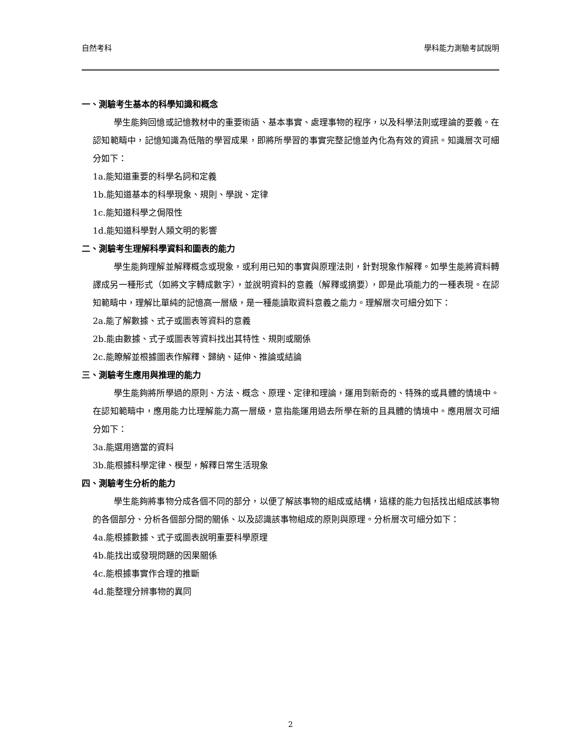自然考科 學科能力測驗考試說明
一、測驗考生基本的科學知識和概念
學生能夠回憶或記憶教材中的重要術語、基本事實、處理事物的程序，以及科學法則或理論的要義。在認知範疇中，記憶知識為低階的學習成果，即將所學習的事實完整記憶並內化為有效的資訊。知識層次可細分如下：
1a.能知道重要的科學名詞和定義
1b.能知道基本的科學現象、規則、學說、定律
1c.能知道科學之侷限性
1d.能知道科學對人類文明的影響
二、測驗考生理解科學資料和圖表的能力
學生能夠理解並解釋概念或現象，或利用已知的事實與原理法則，針對現象作解釋。如學生能將資料轉譯成另一種形式（如將文字轉成數字），並說明資料的意義（解釋或摘要），即是此項能力的一種表現。在認知範疇中，理解比單純的記憶高一層級，是一種能讀取資料意義之能力。理解層次可細分如下：
2a.能了解數據、式子或圖表等資料的意義
2b.能由數據、式子或圖表等資料找出其特性、規則或關係
2c.能瞭解並根據圖表作解釋、歸納、延伸、推論或結論
三、測驗考生應用與推理的能力
學生能夠將所學過的原則、方法、概念、原理、定律和理論，運用到新奇的、特殊的或具體的情境中。在認知範疇中，應用能力比理解能力高一層級，意指能運用過去所學在新的且具體的情境中。應用層次可細分如下：
3a.能選用適當的資料
3b.能根據科學定律、模型，解釋日常生活現象
四、測驗考生分析的能力
學生能夠將事物分成各個不同的部分，以便了解該事物的組成或結構，這樣的能力包括找出組成該事物的各個部分、分析各個部分間的關係、以及認識該事物組成的原則與原理。分析層次可細分如下：
4a.能根據數據、式子或圖表說明重要科學原理
4b.能找出或發現問題的因果關係
4c.能根據事實作合理的推斷
4d.能整理分辨事物的異同
2